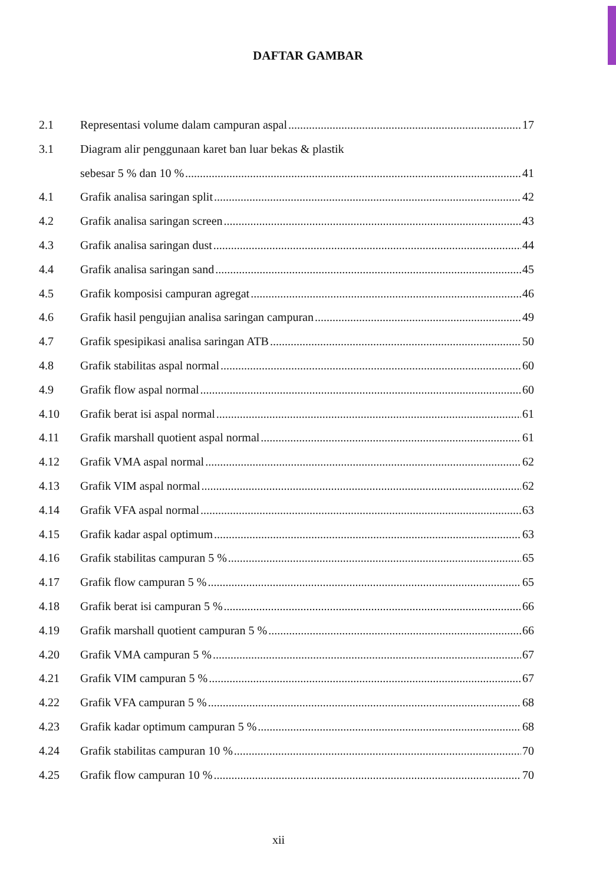DAFTAR GAMBAR
2.1 Representasi volume dalam campuran aspal 17
3.1 Diagram alir penggunaan karet ban luar bekas & plastik
sebesar 5 % dan 10 % 41
4.1 Grafik analisa saringan split 42
4.2 Grafik analisa saringan screen 43
4.3 Grafik analisa saringan dust 44
4.4 Grafik analisa saringan sand 45
4.5 Grafik komposisi campuran agregat 46
4.6 Grafik hasil pengujian analisa saringan campuran 49
4.7 Grafik spesipikasi analisa saringan ATB 50
4.8 Grafik stabilitas aspal normal 60
4.9 Grafik flow aspal normal 60
4.10 Grafik berat isi aspal normal 61
4.11 Grafik marshall quotient aspal normal 61
4.12 Grafik VMA aspal normal 62
4.13 Grafik VIM aspal normal 62
4.14 Grafik VFA aspal normal 63
4.15 Grafik kadar aspal optimum 63
4.16 Grafik stabilitas campuran 5 % 65
4.17 Grafik flow campuran 5 % 65
4.18 Grafik berat isi campuran 5 % 66
4.19 Grafik marshall quotient campuran 5 % 66
4.20 Grafik VMA campuran 5 % 67
4.21 Grafik VIM campuran 5 % 67
4.22 Grafik VFA campuran 5 % 68
4.23 Grafik kadar optimum campuran 5 % 68
4.24 Grafik stabilitas campuran 10 % 70
4.25 Grafik flow campuran 10 % 70
xii